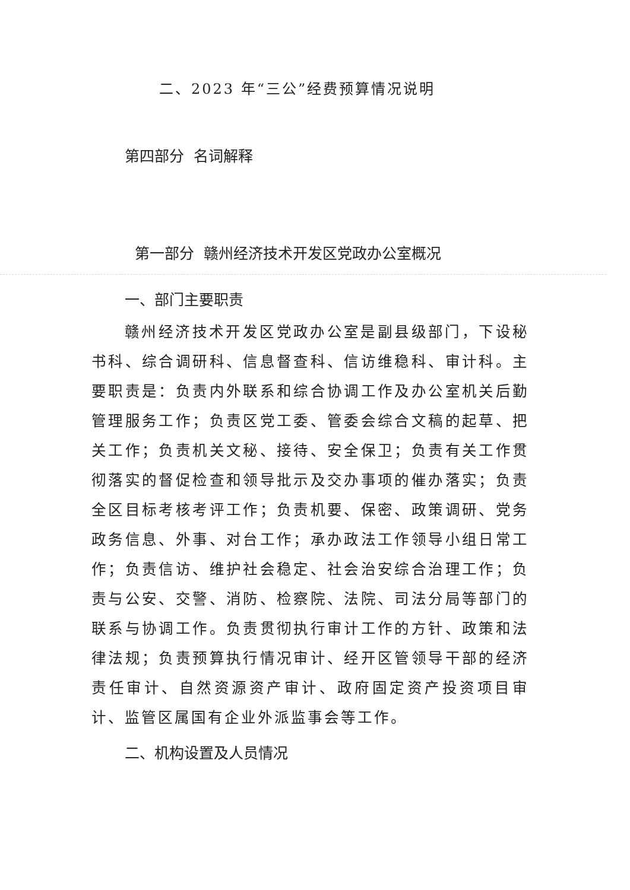二、2023 年“三公”经费预算情况说明
第四部分 名词解释
第一部分 赣州经济技术开发区党政办公室概况
一、部门主要职责
赣州经济技术开发区党政办公室是副县级部门，下设秘书科、综合调研科、信息督查科、信访维稳科、审计科。主要职责是：负责内外联系和综合协调工作及办公室机关后勤管理服务工作；负责区党工委、管委会综合文稿的起草、把关工作；负责机关文秘、接待、安全保卫；负责有关工作贯彻落实的督促检查和领导批示及交办事项的催办落实；负责全区目标考核考评工作；负责机要、保密、政策调研、党务政务信息、外事、对台工作；承办政法工作领导小组日常工作；负责信访、维护社会稳定、社会治安综合治理工作；负责与公安、交警、消防、检察院、法院、司法分局等部门的联系与协调工作。负责贯彻执行审计工作的方针、政策和法律法规；负责预算执行情况审计、经开区管领导干部的经济责任审计、自然资源资产审计、政府固定资产投资项目审计、监管区属国有企业外派监事会等工作。
二、机构设置及人员情况